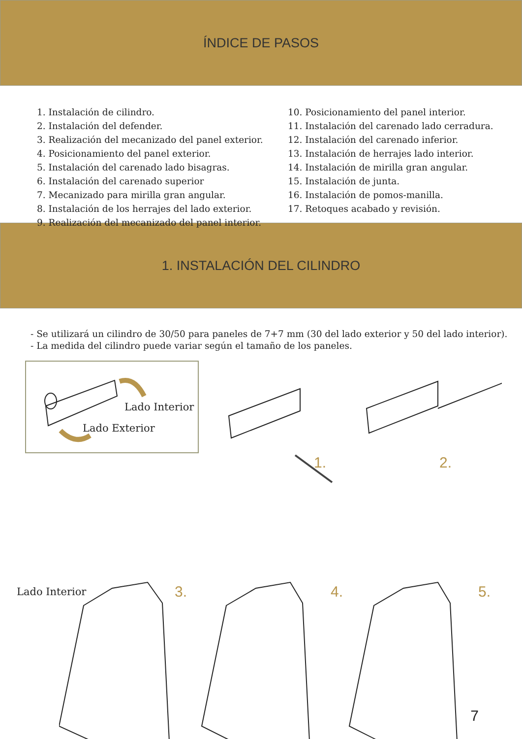ÍNDICE DE PASOS
1. Instalación de cilindro.
2. Instalación del defender.
3. Realización del mecanizado del panel exterior.
4. Posicionamiento del panel exterior.
5. Instalación del carenado lado bisagras.
6. Instalación del carenado superior
7. Mecanizado para mirilla gran angular.
8. Instalación de los herrajes del lado exterior.
9. Realización del mecanizado del panel interior.
10. Posicionamiento del panel interior.
11. Instalación del carenado lado cerradura.
12. Instalación del carenado inferior.
13. Instalación de herrajes lado interior.
14. Instalación de mirilla gran angular.
15. Instalación de junta.
16. Instalación de pomos-manilla.
17. Retoques acabado y revisión.
1. INSTALACIÓN DEL CILINDRO
- Se utilizará un cilindro de 30/50 para paneles de 7+7 mm (30 del lado exterior y 50 del lado interior).
- La medida del cilindro puede variar según el tamaño de los paneles.
Lado Interior
Lado Exterior
1. 2.
Lado Interior 3. 4. 5.
7